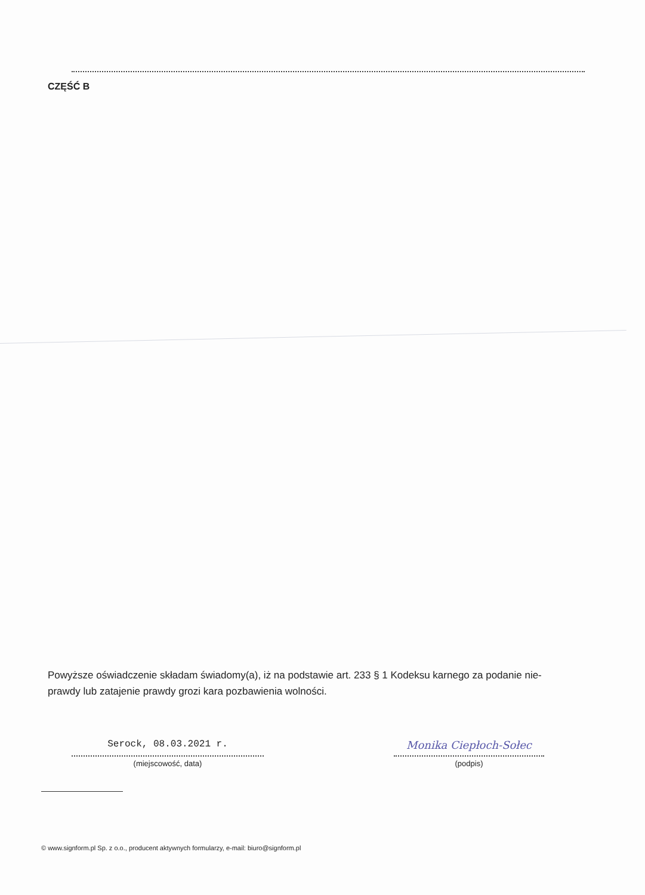CZĘŚĆ B
Powyższe oświadczenie składam świadomy(a), iż na podstawie art. 233 § 1 Kodeksu karnego za podanie nie-prawdy lub zatajenie prawdy grozi kara pozbawienia wolności.
Serock, 08.03.2021 r.
(miejscowość, data)
Monika Ciepłoch-Sołec
(podpis)
© www.signform.pl Sp. z o.o., producent aktywnych formularzy, e-mail: biuro@signform.pl